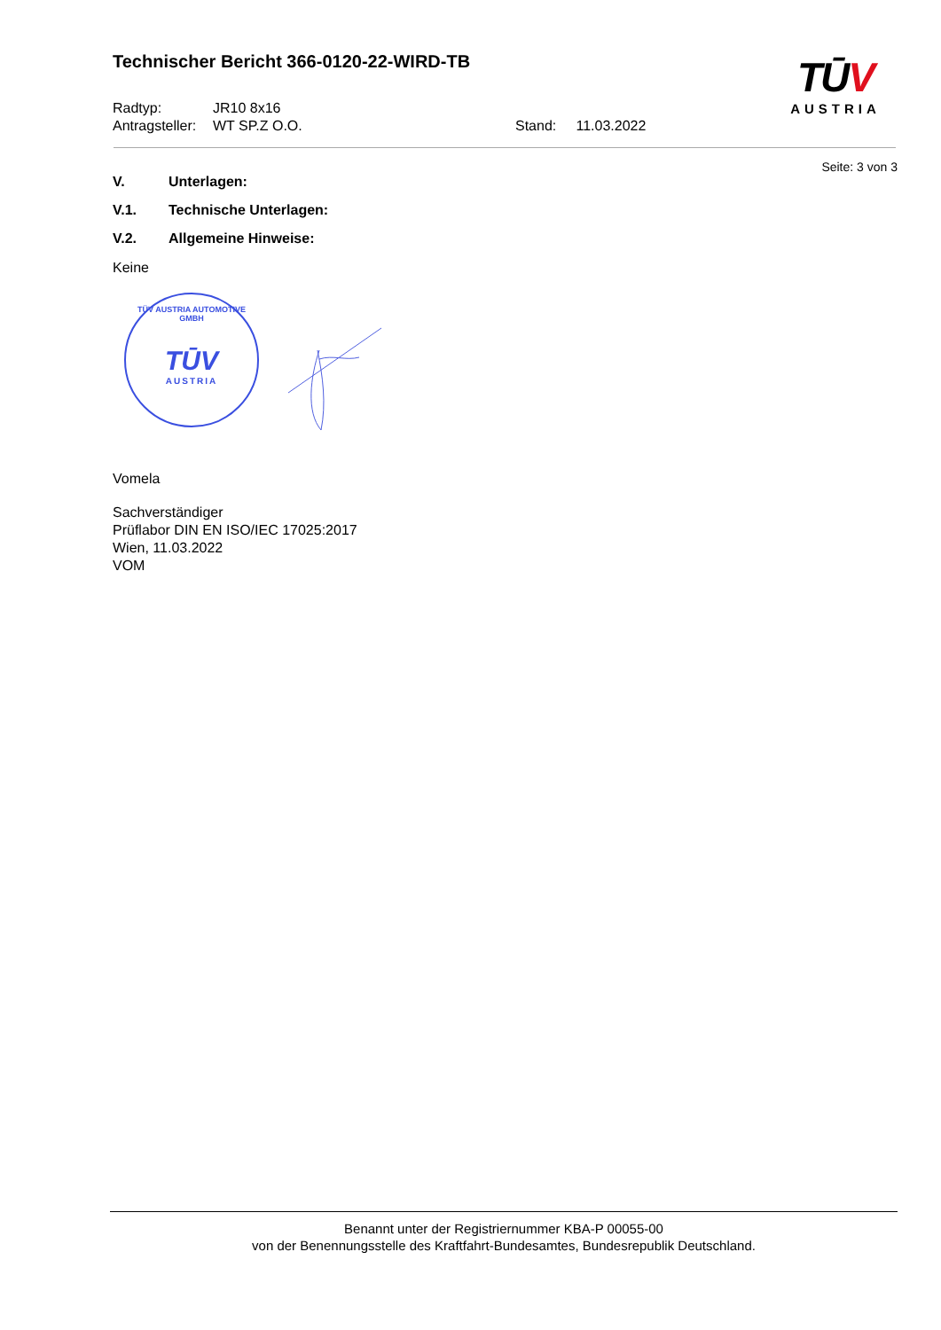Technischer Bericht 366-0120-22-WIRD-TB
TŪV
AUSTRIA
Radtyp: JR10 8x16
Antragsteller: WT SP.Z O.O. Stand: 11.03.2022
Seite: 3 von 3
V. Unterlagen:
V.1. Technische Unterlagen:
V.2. Allgemeine Hinweise:
Keine
TÜV AUSTRIA AUTOMOTIVE GMBH
TŪV
AUSTRIA
Vomela
Sachverständiger
Prüflabor DIN EN ISO/IEC 17025:2017
Wien, 11.03.2022
VOM
Benannt unter der Registriernummer KBA-P 00055-00
von der Benennungsstelle des Kraftfahrt-Bundesamtes, Bundesrepublik Deutschland.